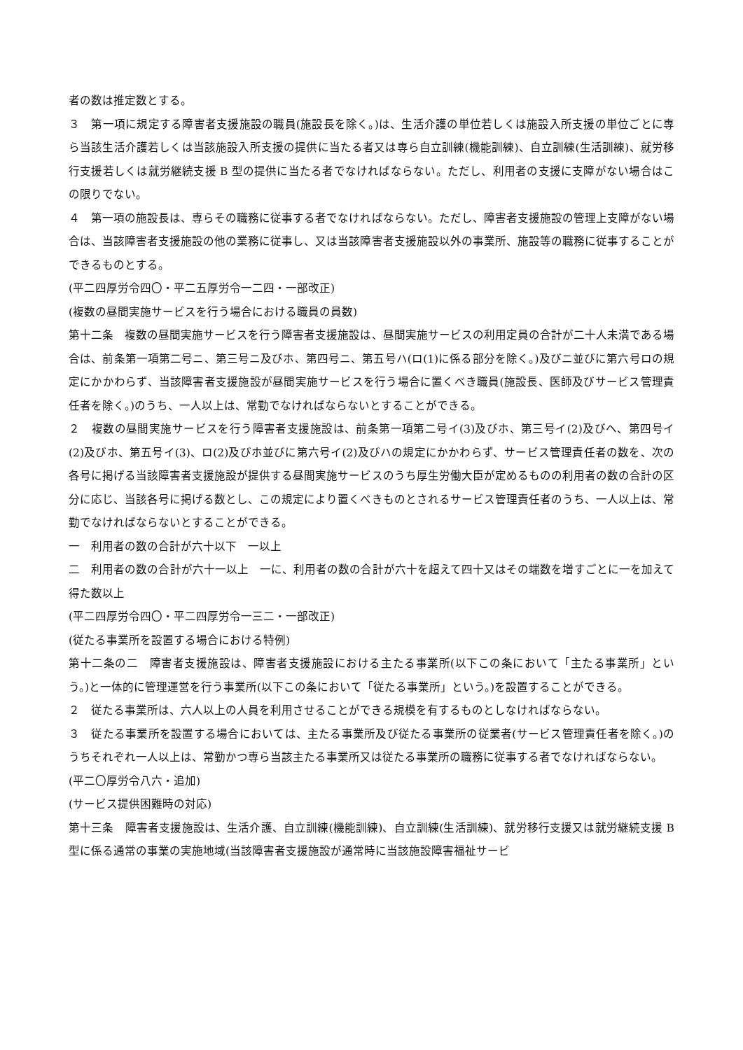者の数は推定数とする。
３　第一項に規定する障害者支援施設の職員(施設長を除く。)は、生活介護の単位若しくは施設入所支援の単位ごとに専ら当該生活介護若しくは当該施設入所支援の提供に当たる者又は専ら自立訓練(機能訓練)、自立訓練(生活訓練)、就労移行支援若しくは就労継続支援 B 型の提供に当たる者でなければならない。ただし、利用者の支援に支障がない場合はこの限りでない。
４　第一項の施設長は、専らその職務に従事する者でなければならない。ただし、障害者支援施設の管理上支障がない場合は、当該障害者支援施設の他の業務に従事し、又は当該障害者支援施設以外の事業所、施設等の職務に従事することができるものとする。
(平二四厚労令四〇・平二五厚労令一二四・一部改正)
(複数の昼間実施サービスを行う場合における職員の員数)
第十二条　複数の昼間実施サービスを行う障害者支援施設は、昼間実施サービスの利用定員の合計が二十人未満である場合は、前条第一項第二号ニ、第三号ニ及びホ、第四号ニ、第五号ハ(ロ(1)に係る部分を除く。)及びニ並びに第六号ロの規定にかかわらず、当該障害者支援施設が昼間実施サービスを行う場合に置くべき職員(施設長、医師及びサービス管理責任者を除く。)のうち、一人以上は、常勤でなければならないとすることができる。
２　複数の昼間実施サービスを行う障害者支援施設は、前条第一項第二号イ(3)及びホ、第三号イ(2)及びヘ、第四号イ(2)及びホ、第五号イ(3)、ロ(2)及びホ並びに第六号イ(2)及びハの規定にかかわらず、サービス管理責任者の数を、次の各号に掲げる当該障害者支援施設が提供する昼間実施サービスのうち厚生労働大臣が定めるものの利用者の数の合計の区分に応じ、当該各号に掲げる数とし、この規定により置くべきものとされるサービス管理責任者のうち、一人以上は、常勤でなければならないとすることができる。
一　利用者の数の合計が六十以下　一以上
二　利用者の数の合計が六十一以上　一に、利用者の数の合計が六十を超えて四十又はその端数を増すごとに一を加えて得た数以上
(平二四厚労令四〇・平二四厚労令一三二・一部改正)
(従たる事業所を設置する場合における特例)
第十二条の二　障害者支援施設は、障害者支援施設における主たる事業所(以下この条において「主たる事業所」という。)と一体的に管理運営を行う事業所(以下この条において「従たる事業所」という。)を設置することができる。
２　従たる事業所は、六人以上の人員を利用させることができる規模を有するものとしなければならない。
３　従たる事業所を設置する場合においては、主たる事業所及び従たる事業所の従業者(サービス管理責任者を除く。)のうちそれぞれ一人以上は、常勤かつ専ら当該主たる事業所又は従たる事業所の職務に従事する者でなければならない。
(平二〇厚労令八六・追加)
(サービス提供困難時の対応)
第十三条　障害者支援施設は、生活介護、自立訓練(機能訓練)、自立訓練(生活訓練)、就労移行支援又は就労継続支援 B 型に係る通常の事業の実施地域(当該障害者支援施設が通常時に当該施設障害福祉サービ